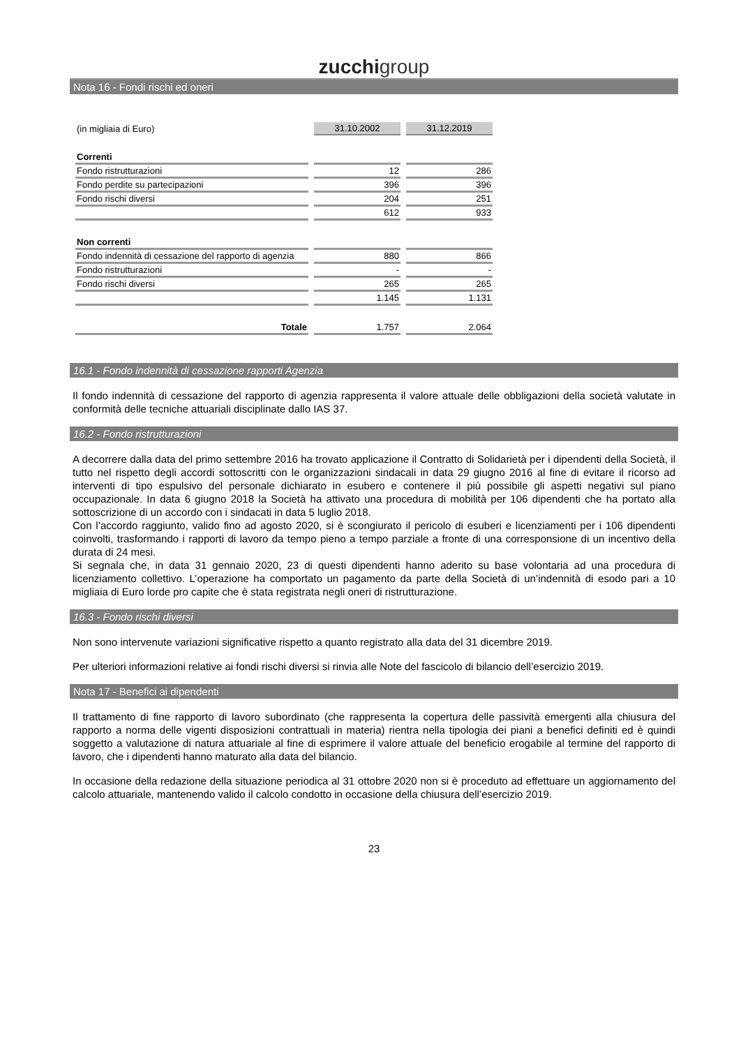zucchigroup
Nota 16 - Fondi rischi ed oneri
| (in migliaia di Euro) | 31.10.2002 | 31.12.2019 |
| Correnti | | |
| Fondo ristrutturazioni | 12 | 286 |
| Fondo perdite su partecipazioni | 396 | 396 |
| Fondo rischi diversi | 204 | 251 |
| | 612 | 933 |
| Non correnti | | |
| Fondo indennità di cessazione del rapporto di agenzia | 880 | 866 |
| Fondo ristrutturazioni | - | - |
| Fondo rischi diversi | 265 | 265 |
| | 1.145 | 1.131 |
| Totale | 1.757 | 2.064 |
16.1 - Fondo indennità di cessazione rapporti Agenzia
Il fondo indennità di cessazione del rapporto di agenzia rappresenta il valore attuale delle obbligazioni della società valutate in conformità delle tecniche attuariali disciplinate dallo IAS 37.
16.2 - Fondo ristrutturazioni
A decorrere dalla data del primo settembre 2016 ha trovato applicazione il Contratto di Solidarietà per i dipendenti della Società, il tutto nel rispetto degli accordi sottoscritti con le organizzazioni sindacali in data 29 giugno 2016 al fine di evitare il ricorso ad interventi di tipo espulsivo del personale dichiarato in esubero e contenere il più possibile gli aspetti negativi sul piano occupazionale. In data 6 giugno 2018 la Società ha attivato una procedura di mobilità per 106 dipendenti che ha portato alla sottoscrizione di un accordo con i sindacati in data 5 luglio 2018.
Con l’accordo raggiunto, valido fino ad agosto 2020, si è scongiurato il pericolo di esuberi e licenziamenti per i 106 dipendenti coinvolti, trasformando i rapporti di lavoro da tempo pieno a tempo parziale a fronte di una corresponsione di un incentivo della durata di 24 mesi.
Si segnala che, in data 31 gennaio 2020, 23 di questi dipendenti hanno aderito su base volontaria ad una procedura di licenziamento collettivo. L’operazione ha comportato un pagamento da parte della Società di un’indennità di esodo pari a 10 migliaia di Euro lorde pro capite che è stata registrata negli oneri di ristrutturazione.
16.3 - Fondo rischi diversi
Non sono intervenute variazioni significative rispetto a quanto registrato alla data del 31 dicembre 2019.
Per ulteriori informazioni relative ai fondi rischi diversi si rinvia alle Note del fascicolo di bilancio dell’esercizio 2019.
Nota 17 - Benefici ai dipendenti
Il trattamento di fine rapporto di lavoro subordinato (che rappresenta la copertura delle passività emergenti alla chiusura del rapporto a norma delle vigenti disposizioni contrattuali in materia) rientra nella tipologia dei piani a benefici definiti ed è quindi soggetto a valutazione di natura attuariale al fine di esprimere il valore attuale del beneficio erogabile al termine del rapporto di lavoro, che i dipendenti hanno maturato alla data del bilancio.
In occasione della redazione della situazione periodica al 31 ottobre 2020 non si è proceduto ad effettuare un aggiornamento del calcolo attuariale, mantenendo valido il calcolo condotto in occasione della chiusura dell’esercizio 2019.
23